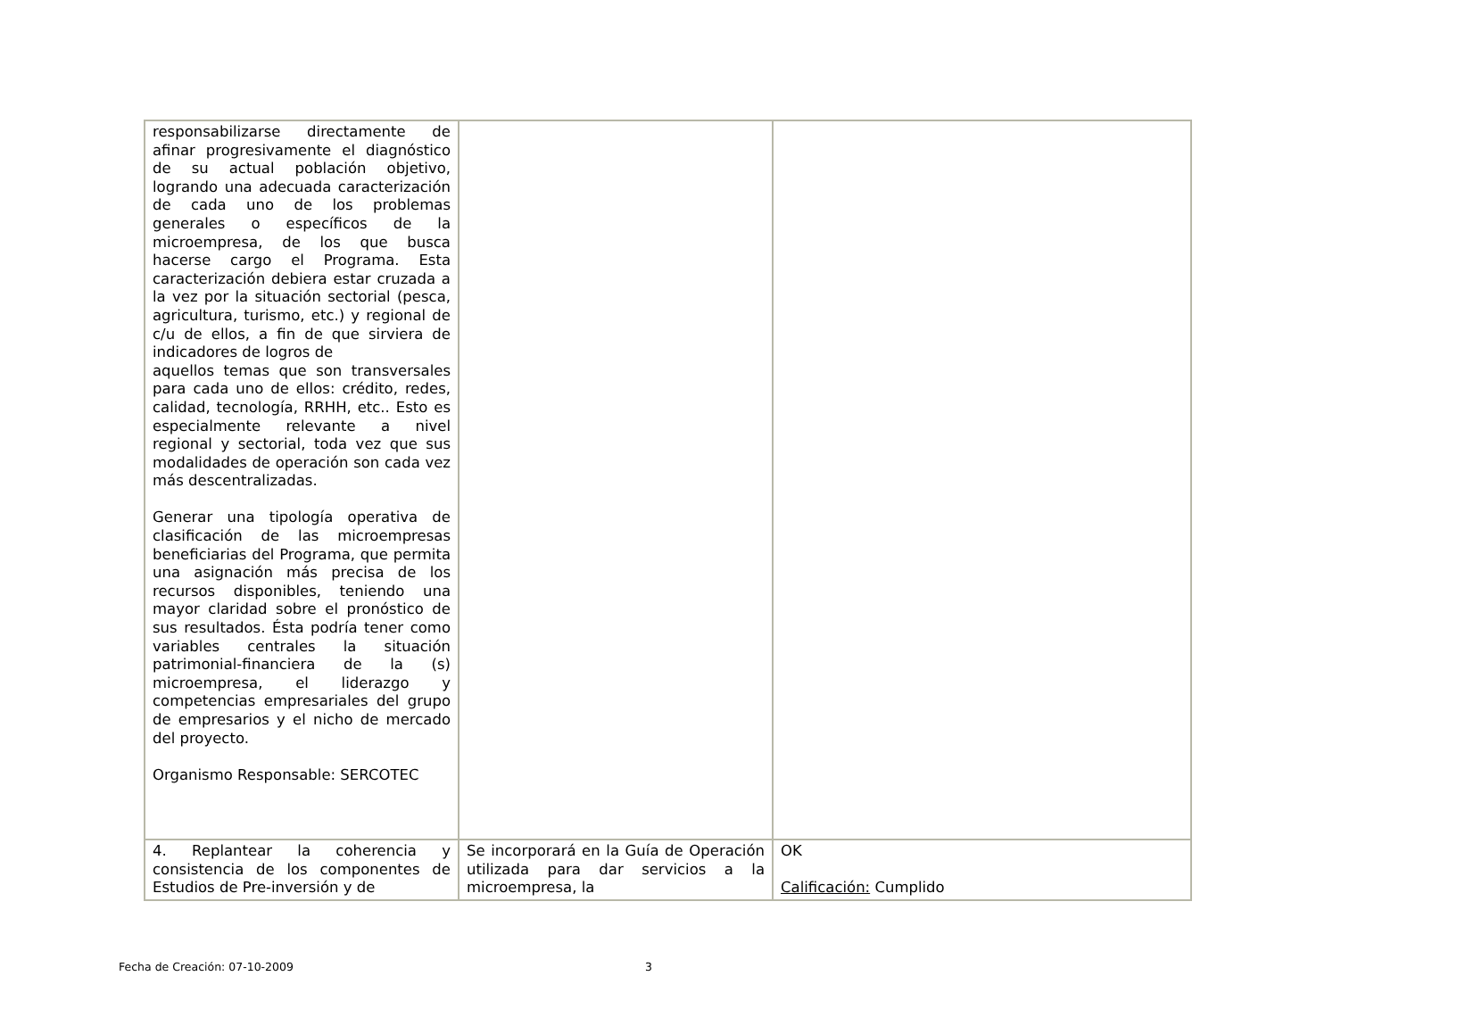| responsabilizarse directamente de afinar progresivamente el diagnóstico de su actual población objetivo, logrando una adecuada caracterización de cada uno de los problemas generales o específicos de la microempresa, de los que busca hacerse cargo el Programa. Esta caracterización debiera estar cruzada a la vez por la situación sectorial (pesca, agricultura, turismo, etc.) y regional de c/u de ellos, a fin de que sirviera de indicadores de logros de aquellos temas que son transversales para cada uno de ellos: crédito, redes, calidad, tecnología, RRHH, etc.. Esto es especialmente relevante a nivel regional y sectorial, toda vez que sus modalidades de operación son cada vez más descentralizadas. Generar una tipología operativa de clasificación de las microempresas beneficiarias del Programa, que permita una asignación más precisa de los recursos disponibles, teniendo una mayor claridad sobre el pronóstico de sus resultados. Ésta podría tener como variables centrales la situación patrimonial-financiera de la (s) microempresa, el liderazgo y competencias empresariales del grupo de empresarios y el nicho de mercado del proyecto. Organismo Responsable: SERCOTEC | | |
| 4. Replantear la coherencia y consistencia de los componentes de Estudios de Pre-inversión y de | Se incorporará en la Guía de Operación utilizada para dar servicios a la microempresa, la | OK Calificación: Cumplido |
Fecha de Creación: 07-10-2009 3